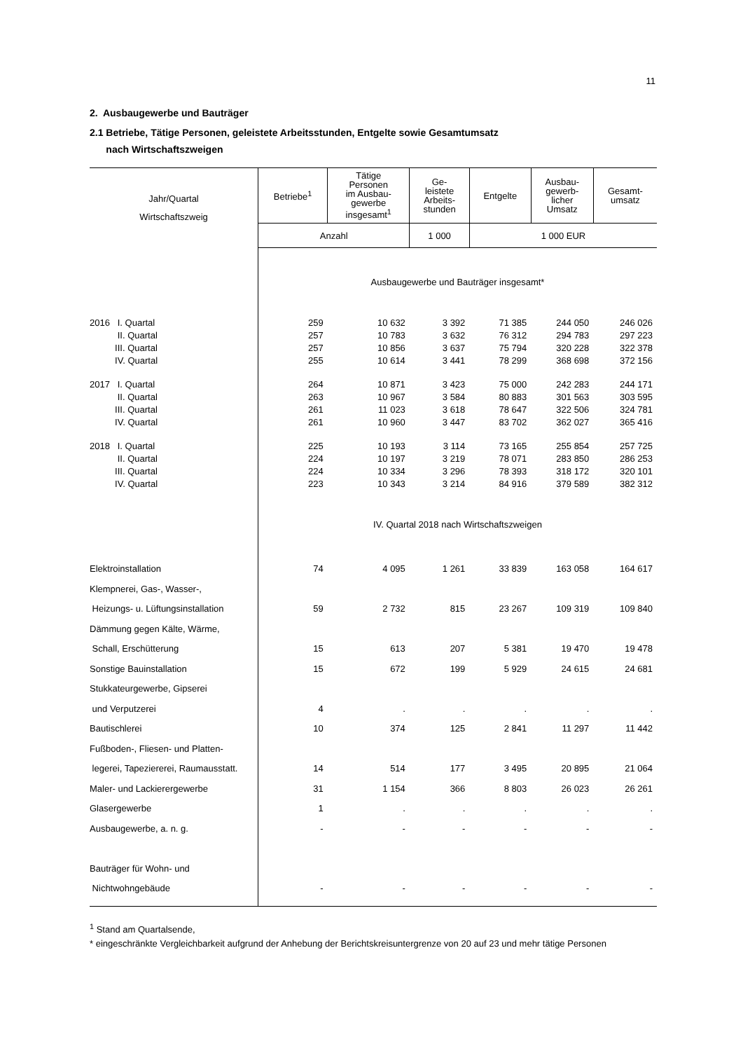11
2. Ausbaugewerbe und Bauträger
2.1 Betriebe, Tätige Personen, geleistete Arbeitsstunden, Entgelte sowie Gesamtumsatz
nach Wirtschaftszweigen
| Jahr/Quartal Wirtschaftszweig | Betriebe<sup>1</sup> | Tätige Personen im Ausbau- gewerbe insgesamt<sup>1</sup> | Ge- leistete Arbeits- stunden | Entgelte | Ausbau- gewerb- licher Umsatz | Gesamt- umsatz |
| --- | --- | --- | --- | --- | --- | --- |
| | Anzahl | | 1 000 | 1 000 EUR | | |
| | Ausbaugewerbe und Bauträger insgesamt* | | | | | |
| 2016 I. Quartal | 259 | 10 632 | 3 392 | 71 385 | 244 050 | 246 026 |
| II. Quartal | 257 | 10 783 | 3 632 | 76 312 | 294 783 | 297 223 |
| III. Quartal | 257 | 10 856 | 3 637 | 75 794 | 320 228 | 322 378 |
| IV. Quartal | 255 | 10 614 | 3 441 | 78 299 | 368 698 | 372 156 |
| 2017 I. Quartal | 264 | 10 871 | 3 423 | 75 000 | 242 283 | 244 171 |
| II. Quartal | 263 | 10 967 | 3 584 | 80 883 | 301 563 | 303 595 |
| III. Quartal | 261 | 11 023 | 3 618 | 78 647 | 322 506 | 324 781 |
| IV. Quartal | 261 | 10 960 | 3 447 | 83 702 | 362 027 | 365 416 |
| 2018 I. Quartal | 225 | 10 193 | 3 114 | 73 165 | 255 854 | 257 725 |
| II. Quartal | 224 | 10 197 | 3 219 | 78 071 | 283 850 | 286 253 |
| III. Quartal | 224 | 10 334 | 3 296 | 78 393 | 318 172 | 320 101 |
| IV. Quartal | 223 | 10 343 | 3 214 | 84 916 | 379 589 | 382 312 |
| | IV. Quartal 2018 nach Wirtschaftszweigen | | | | | |
| Elektroinstallation | 74 | 4 095 | 1 261 | 33 839 | 163 058 | 164 617 |
| Klempnerei, Gas-, Wasser-, | | | | | | |
| Heizungs- u. Lüftungsinstallation | 59 | 2 732 | 815 | 23 267 | 109 319 | 109 840 |
| Dämmung gegen Kälte, Wärme, | | | | | | |
| Schall, Erschütterung | 15 | 613 | 207 | 5 381 | 19 470 | 19 478 |
| Sonstige Bauinstallation | 15 | 672 | 199 | 5 929 | 24 615 | 24 681 |
| Stukkateurgewerbe, Gipserei | | | | | | |
| und Verputzerei | 4 | . | . | . | . | . |
| Bautischlerei | 10 | 374 | 125 | 2 841 | 11 297 | 11 442 |
| Fußboden-, Fliesen- und Platten- | | | | | | |
| legerei, Tapeziererei, Raumausstatt. | 14 | 514 | 177 | 3 495 | 20 895 | 21 064 |
| Maler- und Lackierergewerbe | 31 | 1 154 | 366 | 8 803 | 26 023 | 26 261 |
| Glasergewerbe | 1 | . | . | . | . | . |
| Ausbaugewerbe, a. n. g. | - | - | - | - | - | - |
| Bauträger für Wohn- und | | | | | | |
| Nichtwohngebäude | - | - | - | - | - | - |
<sup>1</sup> Stand am Quartalsende,
* eingeschränkte Vergleichbarkeit aufgrund der Anhebung der Berichtskreisuntergrenze von 20 auf 23 und mehr tätige Personen